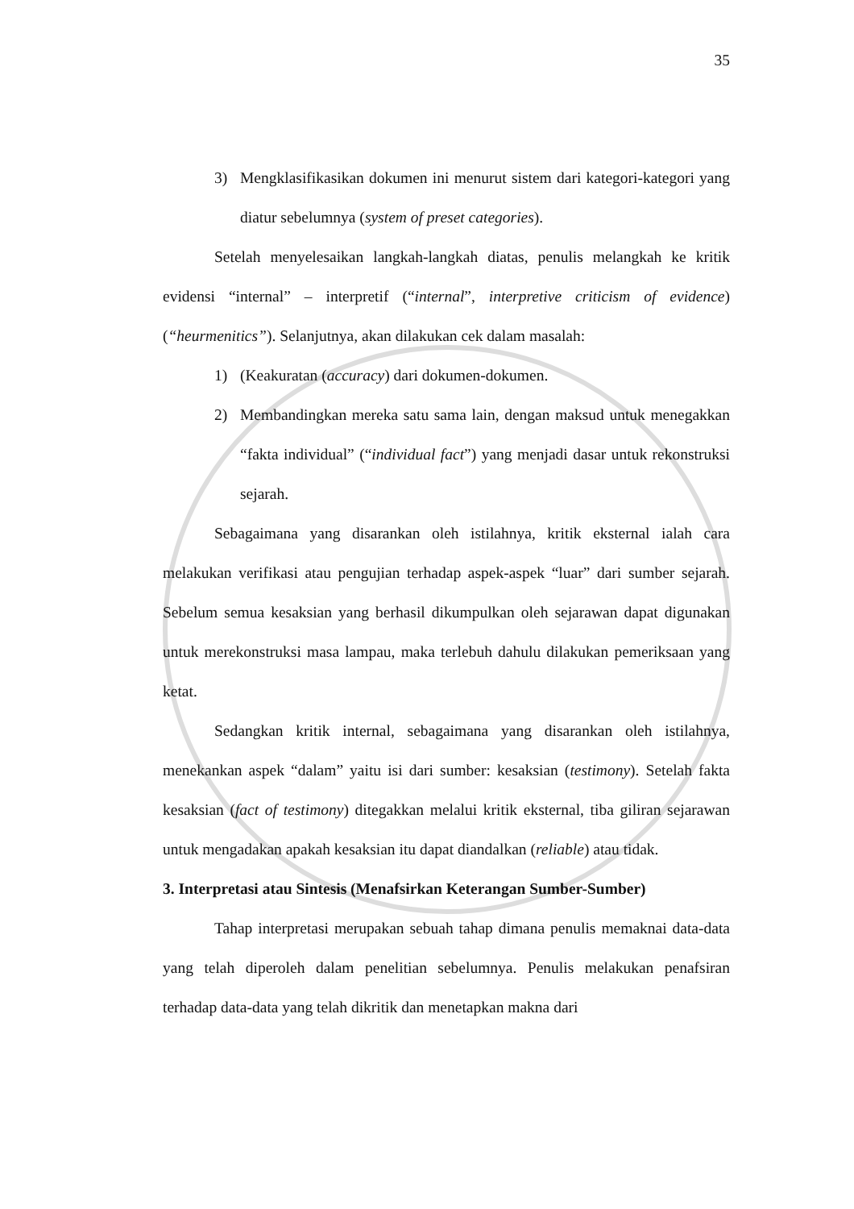35
3) Mengklasifikasikan dokumen ini menurut sistem dari kategori-kategori yang diatur sebelumnya (system of preset categories).
Setelah menyelesaikan langkah-langkah diatas, penulis melangkah ke kritik evidensi “internal” – interpretif (“internal”, interpretive criticism of evidence) (“heurmenitics”). Selanjutnya, akan dilakukan cek dalam masalah:
1) (Keakuratan (accuracy) dari dokumen-dokumen.
2) Membandingkan mereka satu sama lain, dengan maksud untuk menegakkan “fakta individual” (“individual fact”) yang menjadi dasar untuk rekonstruksi sejarah.
Sebagaimana yang disarankan oleh istilahnya, kritik eksternal ialah cara melakukan verifikasi atau pengujian terhadap aspek-aspek “luar” dari sumber sejarah. Sebelum semua kesaksian yang berhasil dikumpulkan oleh sejarawan dapat digunakan untuk merekonstruksi masa lampau, maka terlebuh dahulu dilakukan pemeriksaan yang ketat.
Sedangkan kritik internal, sebagaimana yang disarankan oleh istilahnya, menekankan aspek “dalam” yaitu isi dari sumber: kesaksian (testimony). Setelah fakta kesaksian (fact of testimony) ditegakkan melalui kritik eksternal, tiba giliran sejarawan untuk mengadakan apakah kesaksian itu dapat diandalkan (reliable) atau tidak.
3. Interpretasi atau Sintesis (Menafsirkan Keterangan Sumber-Sumber)
Tahap interpretasi merupakan sebuah tahap dimana penulis memaknai data-data yang telah diperoleh dalam penelitian sebelumnya. Penulis melakukan penafsiran terhadap data-data yang telah dikritik dan menetapkan makna dari